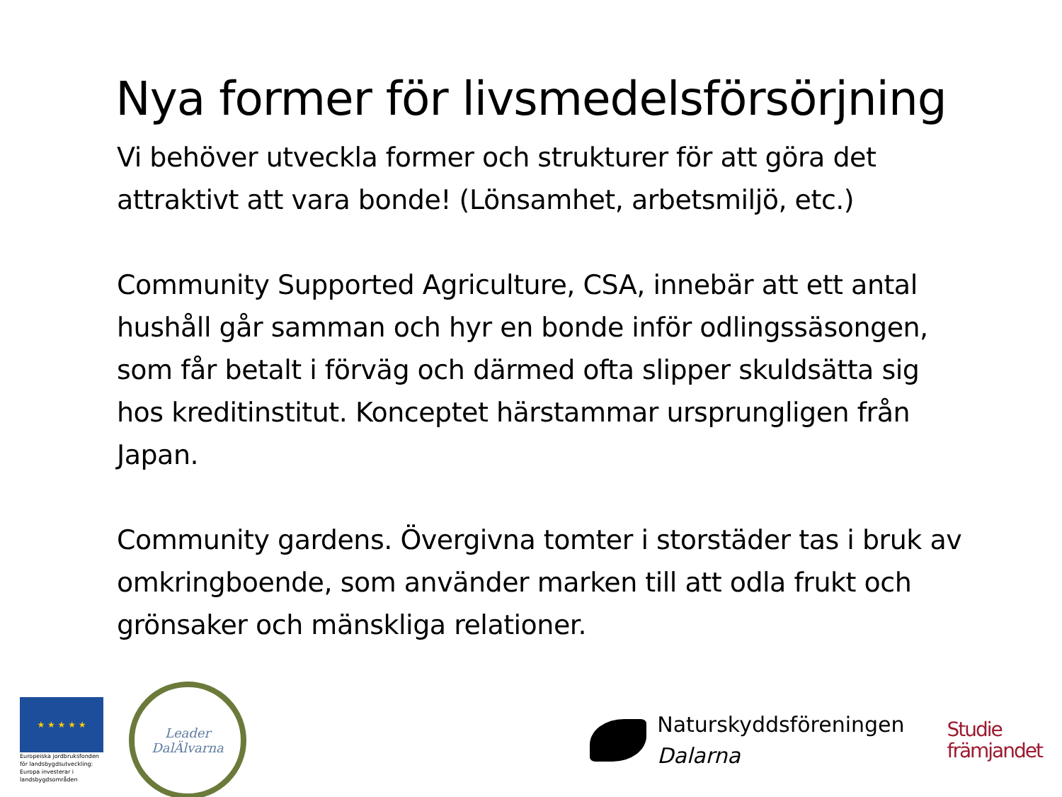Nya former för livsmedelsförsörjning
Vi behöver utveckla former och strukturer för att göra det attraktivt att vara bonde! (Lönsamhet, arbetsmiljö, etc.)
Community Supported Agriculture, CSA, innebär att ett antal hushåll går samman och hyr en bonde inför odlingssäsongen, som får betalt i förväg och därmed ofta slipper skuldsätta sig hos kreditinstitut. Konceptet härstammar ursprungligen från Japan.
Community gardens. Övergivna tomter i storstäder tas i bruk av omkringboende, som använder marken till att odla frukt och grönsaker och mänskliga relationer.
★ ★ ★ ★ ★
Europeiska jordbruksfonden för landsbygdsutveckling: Europa investerar i landsbygdsområden
Leader
DalÄlvarna
Naturskyddsföreningen
Dalarna
Studie
främjandet